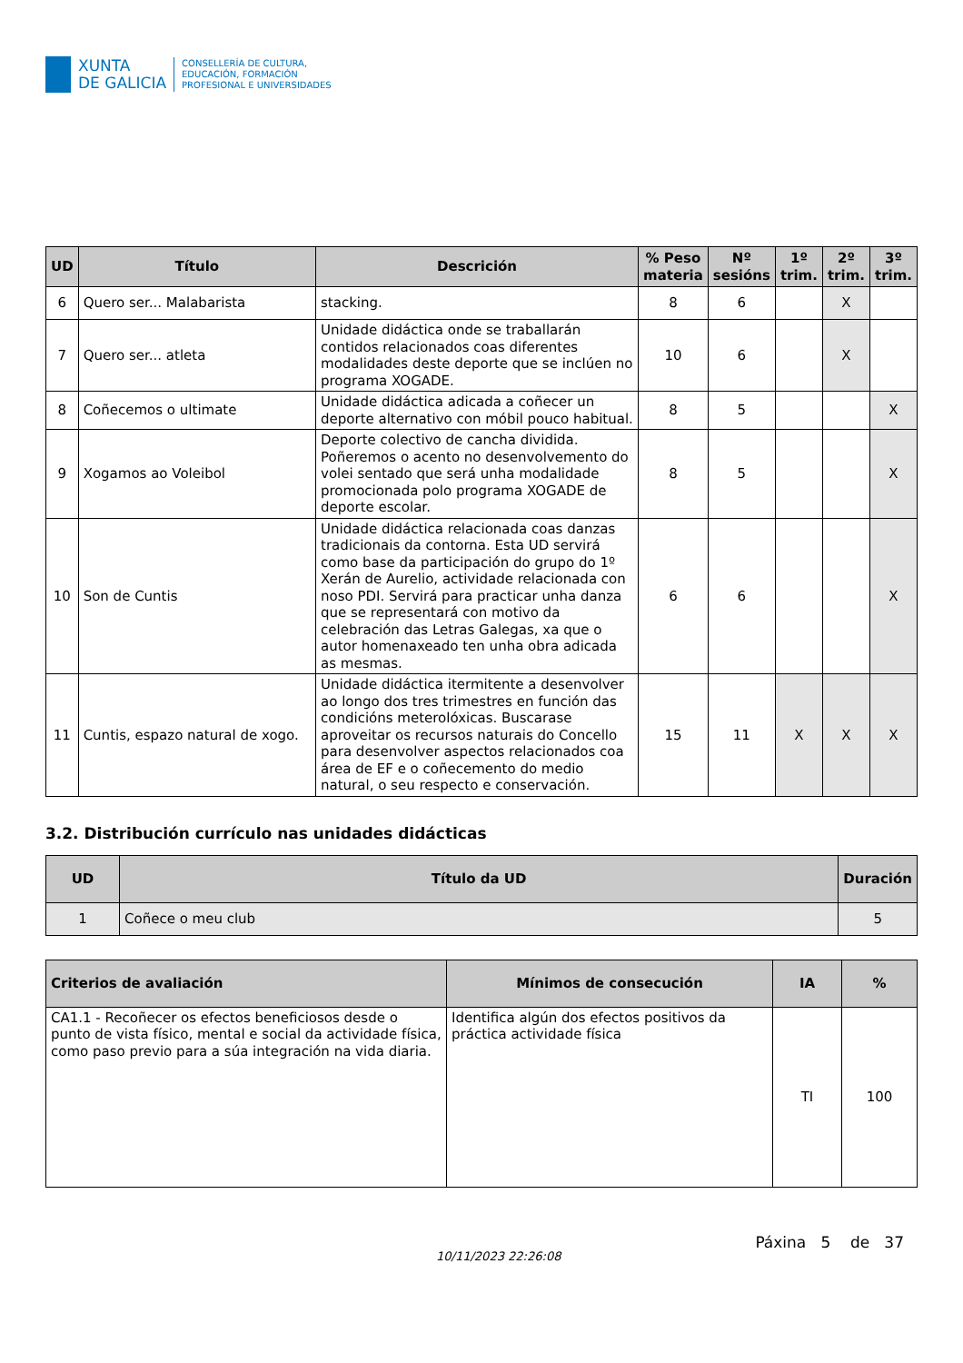XUNTA
DE GALICIA
CONSELLERÍA DE CULTURA,
EDUCACIÓN, FORMACIÓN
PROFESIONAL E UNIVERSIDADES
| UD | Título | Descrición | % Peso materia | Nº sesións | 1º trim. | 2º trim. | 3º trim. |
| --- | --- | --- | --- | --- | --- | --- | --- |
| 6 | Quero ser... Malabarista | stacking. | 8 | 6 | | X | |
| 7 | Quero ser... atleta | Unidade didáctica onde se traballarán contidos relacionados coas diferentes modalidades deste deporte que se inclúen no programa XOGADE. | 10 | 6 | | X | |
| 8 | Coñecemos o ultimate | Unidade didáctica adicada a coñecer un deporte alternativo con móbil pouco habitual. | 8 | 5 | | | X |
| 9 | Xogamos ao Voleibol | Deporte colectivo de cancha dividida. Poñeremos o acento no desenvolvemento do volei sentado que será unha modalidade promocionada polo programa XOGADE de deporte escolar. | 8 | 5 | | | X |
| 10 | Son de Cuntis | Unidade didáctica relacionada coas danzas tradicionais da contorna. Esta UD servirá como base da participación do grupo do 1º Xerán de Aurelio, actividade relacionada con noso PDI. Servirá para practicar unha danza que se representará con motivo da celebración das Letras Galegas, xa que o autor homenaxeado ten unha obra adicada as mesmas. | 6 | 6 | | | X |
| 11 | Cuntis, espazo natural de xogo. | Unidade didáctica itermitente a desenvolver ao longo dos tres trimestres en función das condicións meterolóxicas. Buscarase aproveitar os recursos naturais do Concello para desenvolver aspectos relacionados coa área de EF e o coñecemento do medio natural, o seu respecto e conservación. | 15 | 11 | X | X | X |
3.2. Distribución currículo nas unidades didácticas
| UD | Título da UD | Duración |
| --- | --- | --- |
| 1 | Coñece o meu club | 5 |
| Criterios de avaliación | Mínimos de consecución | IA | % |
| --- | --- | --- | --- |
| CA1.1 - Recoñecer os efectos beneficiosos desde o punto de vista físico, mental e social da actividade física, como paso previo para a súa integración na vida diaria. | Identifica algún dos efectos positivos da práctica actividade física | TI | 100 |
10/11/2023 22:26:08 Páxina 5 de 37